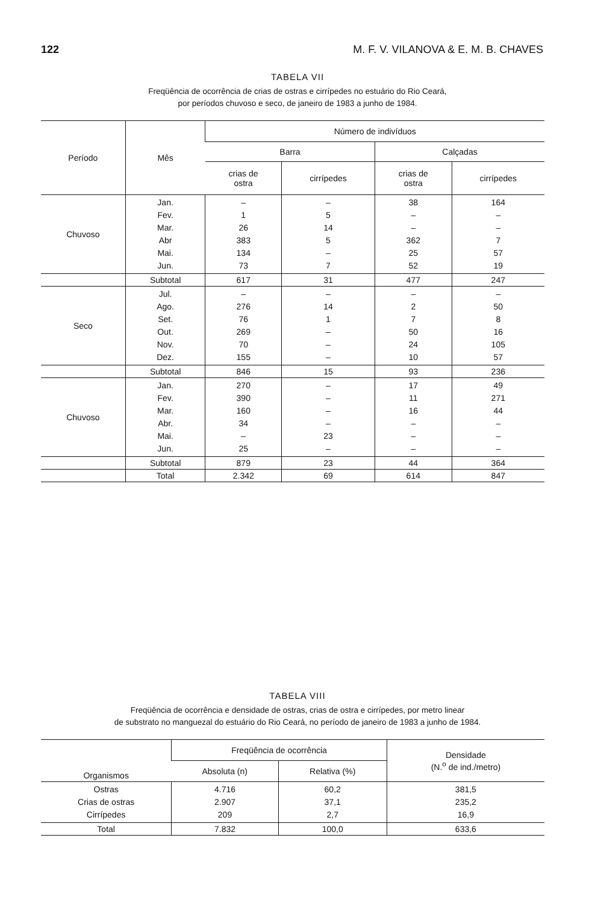122 M. F. V. VILANOVA & E. M. B. CHAVES
TABELA VII
Freqüência de ocorrência de crias de ostras e cirrípedes no estuário do Rio Ceará,
por períodos chuvoso e seco, de janeiro de 1983 a junho de 1984.
| Período | Mês | Número de indivíduos | | | |
| --- | --- | --- | --- | --- | --- |
| | | Barra | | Calçadas | |
| | | crias de ostra | cirrípedes | crias de ostra | cirrípedes |
| Chuvoso | Jan. Fev. Mar. Abr Mai. Jun. | – 1 26 383 134 73 | – 5 14 5 – 7 | 38 – – 362 25 52 | 164 – – 7 57 19 |
| | Subtotal | 617 | 31 | 477 | 247 |
| Seco | Jul. Ago. Set. Out. Nov. Dez. | – 276 76 269 70 155 | – 14 1 – – – | – 2 7 50 24 10 | – 50 8 16 105 57 |
| | Subtotal | 846 | 15 | 93 | 236 |
| Chuvoso | Jan. Fev. Mar. Abr. Mai. Jun. | 270 390 160 34 – 25 | – – – – 23 – | 17 11 16 – – – | 49 271 44 – – – |
| | Subtotal | 879 | 23 | 44 | 364 |
| | Total | 2.342 | 69 | 614 | 847 |
TABELA VIII
Freqüência de ocorrência e densidade de ostras, crias de ostra e cirrípedes, por metro linear
de substrato no manguezal do estuário do Rio Ceará, no período de janeiro de 1983 a junho de 1984.
| Organismos | Freqüência de ocorrência | | Densidade (N.<sup>o</sup> de ind./metro) |
| --- | --- | --- | --- |
| | Absoluta (n) | Relativa (%) | |
| Ostras Crias de ostras Cirrípedes | 4.716 2.907 209 | 60,2 37,1 2,7 | 381,5 235,2 16,9 |
| Total | 7.832 | 100,0 | 633,6 |